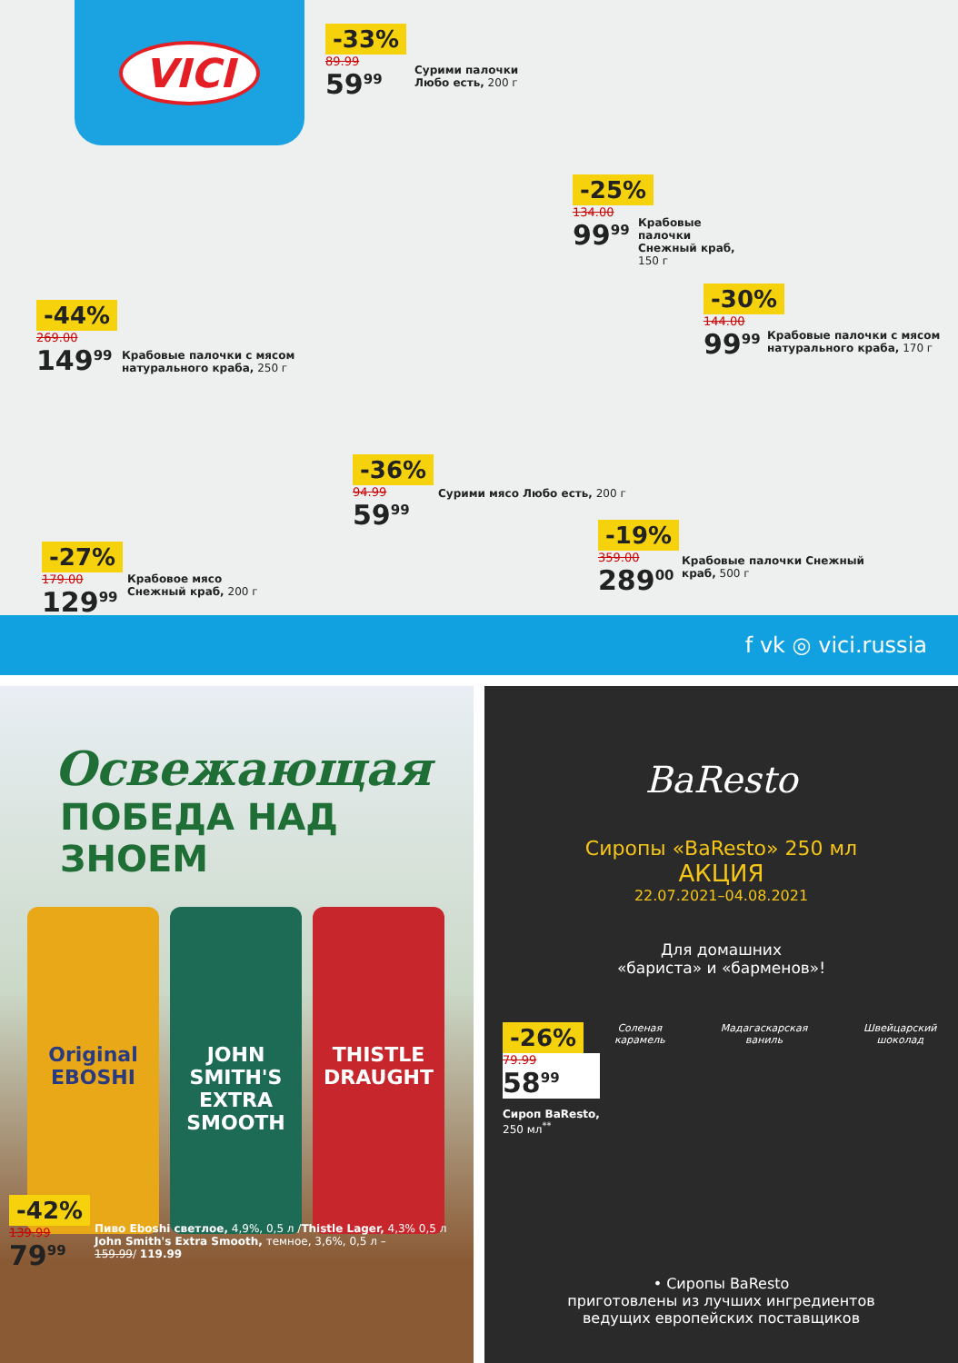VICI
-33%
89.99
59<sup>99</sup>
Сурими палочки
Любо есть, 200 г
-44%
269.00
149<sup>99</sup>
Крабовые палочки с мясом
натурального краба, 250 г
-25%
134.00
99<sup>99</sup>
Крабовые
палочки
Снежный краб,
150 г
-30%
144.00
99<sup>99</sup>
Крабовые палочки с мясом
натурального краба, 170 г
-36%
94.99
59<sup>99</sup>
Сурими мясо Любо есть, 200 г
-27%
179.00
129<sup>99</sup>
Крабовое мясо
Снежный краб, 200 г
-19%
359.00
289<sup>00</sup>
Крабовые палочки Снежный
краб, 500 г
f vk ◎ vici.russia
Освежающая
ПОБЕДА НАД ЗНОЕМ
Original
EBOSHI
JOHN SMITH'S
EXTRA SMOOTH
THISTLE
DRAUGHT
-42%
139.99
79<sup>99</sup>
Пиво Eboshi светлое, 4,9%, 0,5 л /Thistle Lager, 4,3% 0,5 л
John Smith's Extra Smooth, темное, 3,6%, 0,5 л –
159.99/ 119.99
BaResto
Сиропы «BaResto» 250 мл
АКЦИЯ
22.07.2021–04.08.2021
Для домашних
«бариста» и «барменов»!
-26%
79.99
58<sup>99</sup>
Сироп BaResto,
250 мл<sup>**</sup>
Соленая карамель Мадагаскарская ваниль Швейцарский шоколад
• Сиропы BaResto
приготовлены из лучших ингредиентов
ведущих европейских поставщиков